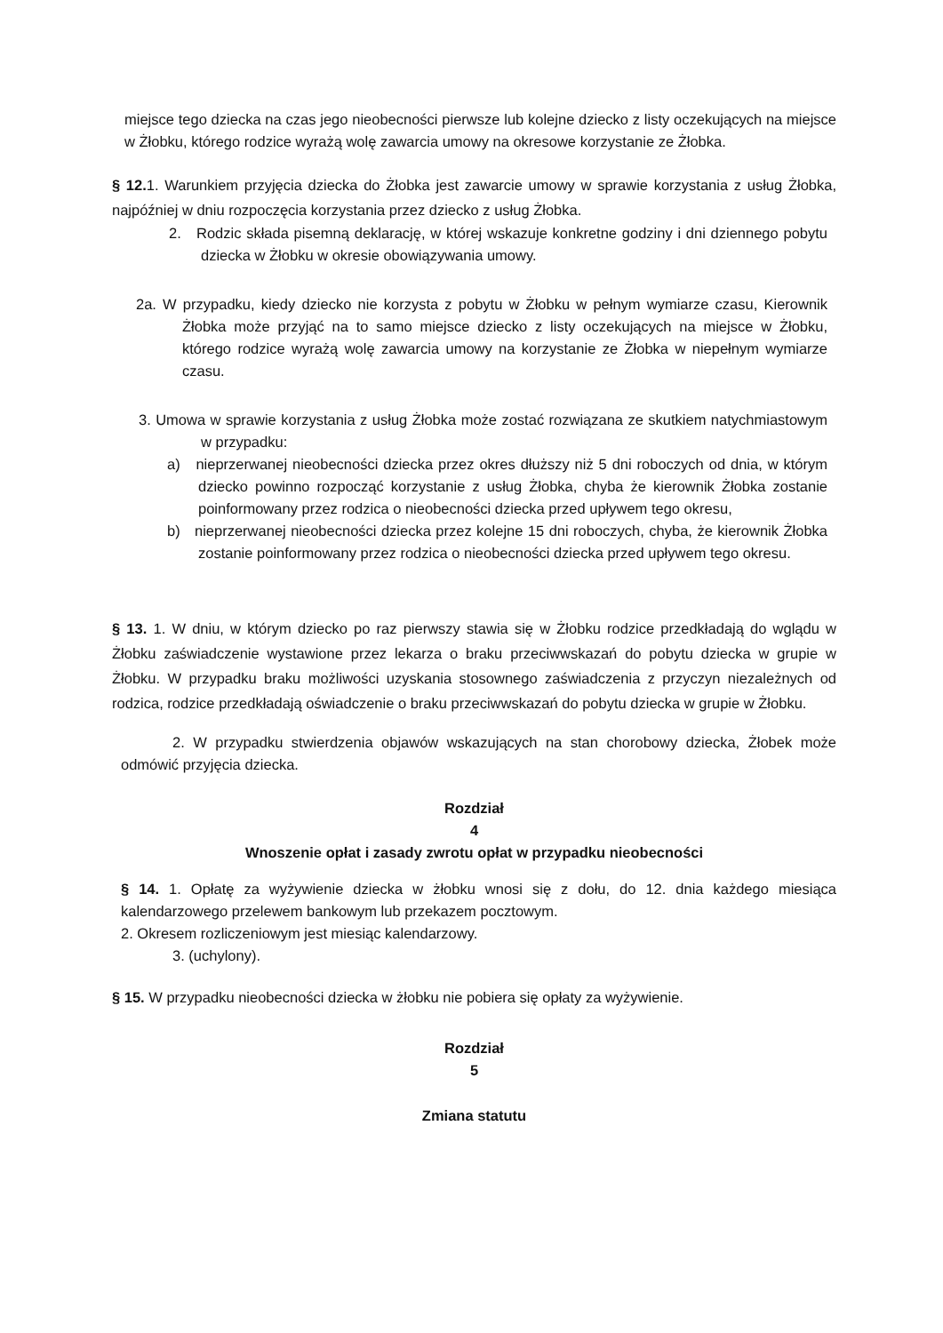miejsce tego dziecka na czas jego nieobecności pierwsze lub kolejne dziecko z listy oczekujących na miejsce w Żłobku, którego rodzice wyrażą wolę zawarcia umowy na okresowe korzystanie ze Żłobka.
§ 12. 1. Warunkiem przyjęcia dziecka do Żłobka jest zawarcie umowy w sprawie korzystania z usług Żłobka, najpóźniej w dniu rozpoczęcia korzystania przez dziecko z usług Żłobka.
2. Rodzic składa pisemną deklarację, w której wskazuje konkretne godziny i dni dziennego pobytu dziecka w Żłobku w okresie obowiązywania umowy.
2a. W przypadku, kiedy dziecko nie korzysta z pobytu w Żłobku w pełnym wymiarze czasu, Kierownik Żłobka może przyjąć na to samo miejsce dziecko z listy oczekujących na miejsce w Żłobku, którego rodzice wyrażą wolę zawarcia umowy na korzystanie ze Żłobka w niepełnym wymiarze czasu.
3. Umowa w sprawie korzystania z usług Żłobka może zostać rozwiązana ze skutkiem natychmiastowym w przypadku:
a) nieprzerwanej nieobecności dziecka przez okres dłuższy niż 5 dni roboczych od dnia, w którym dziecko powinno rozpocząć korzystanie z usług Żłobka, chyba że kierownik Żłobka zostanie poinformowany przez rodzica o nieobecności dziecka przed upływem tego okresu,
b) nieprzerwanej nieobecności dziecka przez kolejne 15 dni roboczych, chyba, że kierownik Żłobka zostanie poinformowany przez rodzica o nieobecności dziecka przed upływem tego okresu.
§ 13. 1. W dniu, w którym dziecko po raz pierwszy stawia się w Żłobku rodzice przedkładają do wglądu w Żłobku zaświadczenie wystawione przez lekarza o braku przeciwwskazań do pobytu dziecka w grupie w Żłobku. W przypadku braku możliwości uzyskania stosownego zaświadczenia z przyczyn niezależnych od rodzica, rodzice przedkładają oświadczenie o braku przeciwwskazań do pobytu dziecka w grupie w Żłobku.
2. W przypadku stwierdzenia objawów wskazujących na stan chorobowy dziecka, Żłobek może odmówić przyjęcia dziecka.
Rozdział
4
Wnoszenie opłat i zasady zwrotu opłat w przypadku nieobecności
§ 14. 1. Opłatę za wyżywienie dziecka w żłobku wnosi się z dołu, do 12. dnia każdego miesiąca kalendarzowego przelewem bankowym lub przekazem pocztowym.
2. Okresem rozliczeniowym jest miesiąc kalendarzowy.
3. (uchylony).
§ 15. W przypadku nieobecności dziecka w żłobku nie pobiera się opłaty za wyżywienie.
Rozdział
5
Zmiana statutu